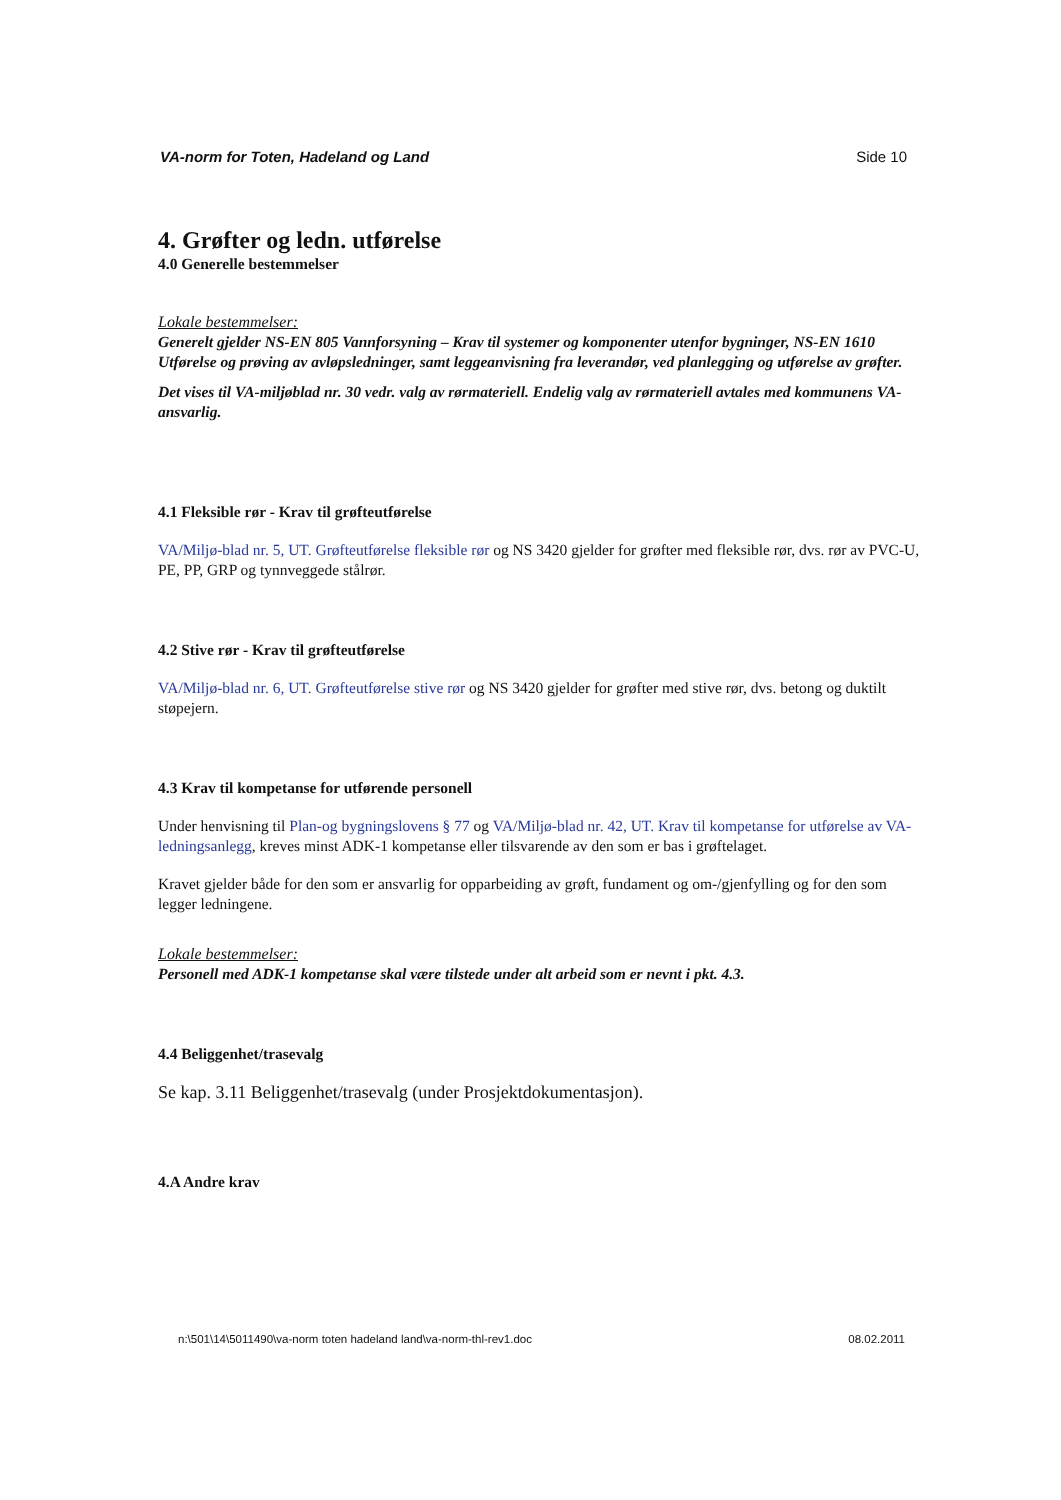VA-norm for Toten, Hadeland og Land Side 10
4. Grøfter og ledn. utførelse
4.0 Generelle bestemmelser
Lokale bestemmelser:
Generelt gjelder NS-EN 805 Vannforsyning – Krav til systemer og komponenter utenfor bygninger, NS-EN 1610 Utførelse og prøving av avløpsledninger, samt leggeanvisning fra leverandør, ved planlegging og utførelse av grøfter.
Det vises til VA-miljøblad nr. 30 vedr. valg av rørmateriell. Endelig valg av rørmateriell avtales med kommunens VA-ansvarlig.
4.1 Fleksible rør - Krav til grøfteutførelse
VA/Miljø-blad nr. 5, UT. Grøfteutførelse fleksible rør og NS 3420 gjelder for grøfter med fleksible rør, dvs. rør av PVC-U, PE, PP, GRP og tynnveggede stålrør.
4.2 Stive rør - Krav til grøfteutførelse
VA/Miljø-blad nr. 6, UT. Grøfteutførelse stive rør og NS 3420 gjelder for grøfter med stive rør, dvs. betong og duktilt støpejern.
4.3 Krav til kompetanse for utførende personell
Under henvisning til Plan-og bygningslovens § 77 og VA/Miljø-blad nr. 42, UT. Krav til kompetanse for utførelse av VA-ledningsanlegg, kreves minst ADK-1 kompetanse eller tilsvarende av den som er bas i grøftelaget.
Kravet gjelder både for den som er ansvarlig for opparbeiding av grøft, fundament og om-/gjenfylling og for den som legger ledningene.
Lokale bestemmelser:
Personell med ADK-1 kompetanse skal være tilstede under alt arbeid som er nevnt i pkt. 4.3.
4.4 Beliggenhet/trasevalg
Se kap. 3.11 Beliggenhet/trasevalg (under Prosjektdokumentasjon).
4.A Andre krav
n:\501\14\5011490\va-norm toten hadeland land\va-norm-thl-rev1.doc 08.02.2011